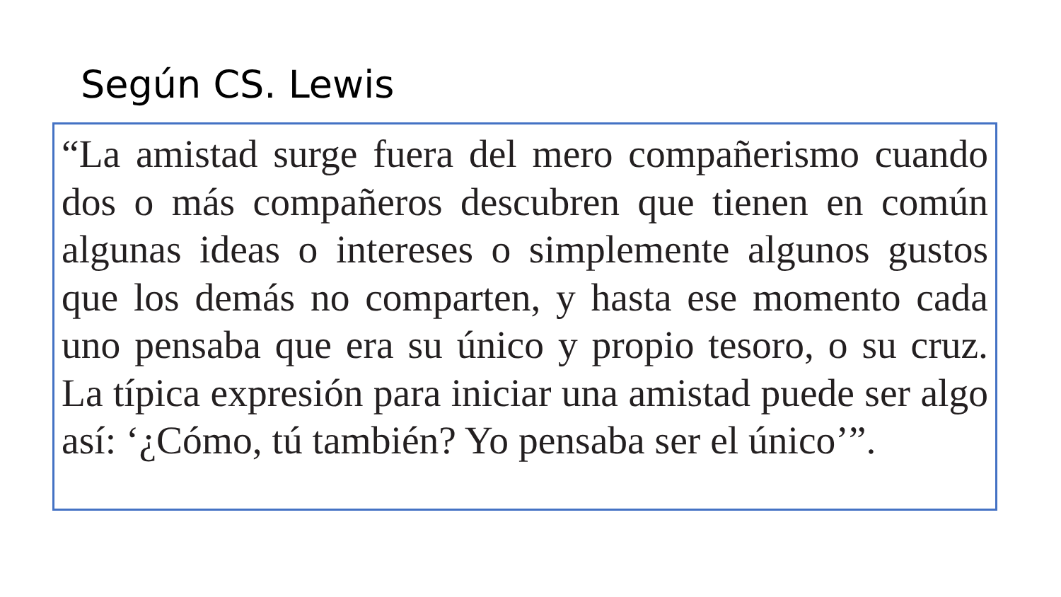Según CS. Lewis
“La amistad surge fuera del mero compañerismo cuando dos o más compañeros descubren que tienen en común algunas ideas o intereses o simplemente algunos gustos que los demás no comparten, y hasta ese momento cada uno pensaba que era su único y propio tesoro, o su cruz. La típica expresión para iniciar una amistad puede ser algo así: ‘¿Cómo, tú también? Yo pensaba ser el único’”.